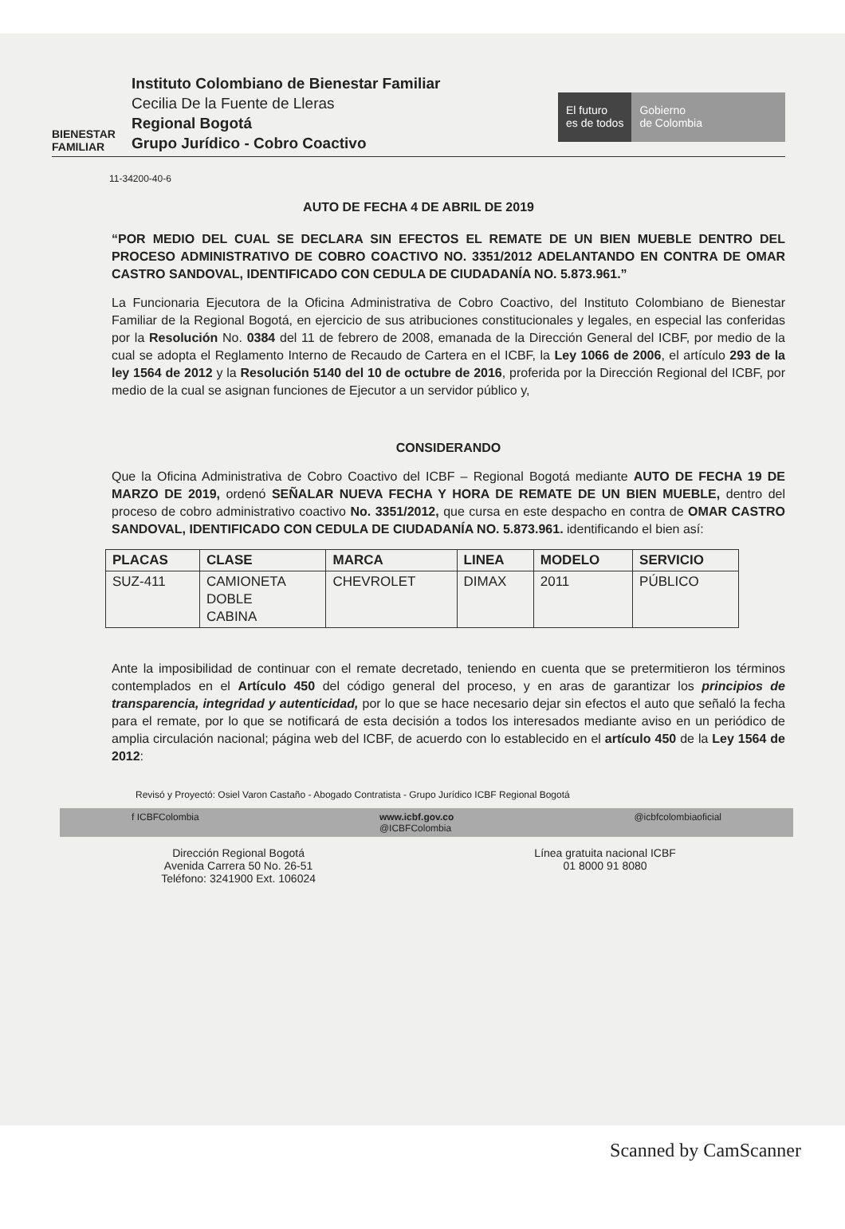BIENESTAR
FAMILIAR
Instituto Colombiano de Bienestar Familiar
Cecilia De la Fuente de Lleras
Regional Bogotá
Grupo Jurídico - Cobro Coactivo
El futuro
es de todos
Gobierno
de Colombia
11-34200-40-6
AUTO DE FECHA 4 DE ABRIL DE 2019
“POR MEDIO DEL CUAL SE DECLARA SIN EFECTOS EL REMATE DE UN BIEN MUEBLE DENTRO DEL PROCESO ADMINISTRATIVO DE COBRO COACTIVO NO. 3351/2012 ADELANTANDO EN CONTRA DE OMAR CASTRO SANDOVAL, IDENTIFICADO CON CEDULA DE CIUDADANÍA NO. 5.873.961.”
La Funcionaria Ejecutora de la Oficina Administrativa de Cobro Coactivo, del Instituto Colombiano de Bienestar Familiar de la Regional Bogotá, en ejercicio de sus atribuciones constitucionales y legales, en especial las conferidas por la Resolución No. 0384 del 11 de febrero de 2008, emanada de la Dirección General del ICBF, por medio de la cual se adopta el Reglamento Interno de Recaudo de Cartera en el ICBF, la Ley 1066 de 2006, el artículo 293 de la ley 1564 de 2012 y la Resolución 5140 del 10 de octubre de 2016, proferida por la Dirección Regional del ICBF, por medio de la cual se asignan funciones de Ejecutor a un servidor público y,
CONSIDERANDO
Que la Oficina Administrativa de Cobro Coactivo del ICBF – Regional Bogotá mediante AUTO DE FECHA 19 DE MARZO DE 2019, ordenó SEÑALAR NUEVA FECHA Y HORA DE REMATE DE UN BIEN MUEBLE, dentro del proceso de cobro administrativo coactivo No. 3351/2012, que cursa en este despacho en contra de OMAR CASTRO SANDOVAL, IDENTIFICADO CON CEDULA DE CIUDADANÍA NO. 5.873.961. identificando el bien así:
| PLACAS | CLASE | MARCA | LINEA | MODELO | SERVICIO |
| --- | --- | --- | --- | --- | --- |
| SUZ-411 | CAMIONETA DOBLE CABINA | CHEVROLET | DIMAX | 2011 | PÚBLICO |
Ante la imposibilidad de continuar con el remate decretado, teniendo en cuenta que se pretermitieron los términos contemplados en el Artículo 450 del código general del proceso, y en aras de garantizar los principios de transparencia, integridad y autenticidad, por lo que se hace necesario dejar sin efectos el auto que señaló la fecha para el remate, por lo que se notificará de esta decisión a todos los interesados mediante aviso en un periódico de amplia circulación nacional; página web del ICBF, de acuerdo con lo establecido en el artículo 450 de la Ley 1564 de 2012:
Revisó y Proyectó: Osiel Varon Castaño - Abogado Contratista - Grupo Jurídico ICBF Regional Bogotá
f ICBFColombia www.icbf.gov.co
@ICBFColombia @icbfcolombiaoficial
Dirección Regional Bogotá
Avenida Carrera 50 No. 26-51
Teléfono: 3241900 Ext. 106024
Línea gratuita nacional ICBF
01 8000 91 8080
Scanned by CamScanner